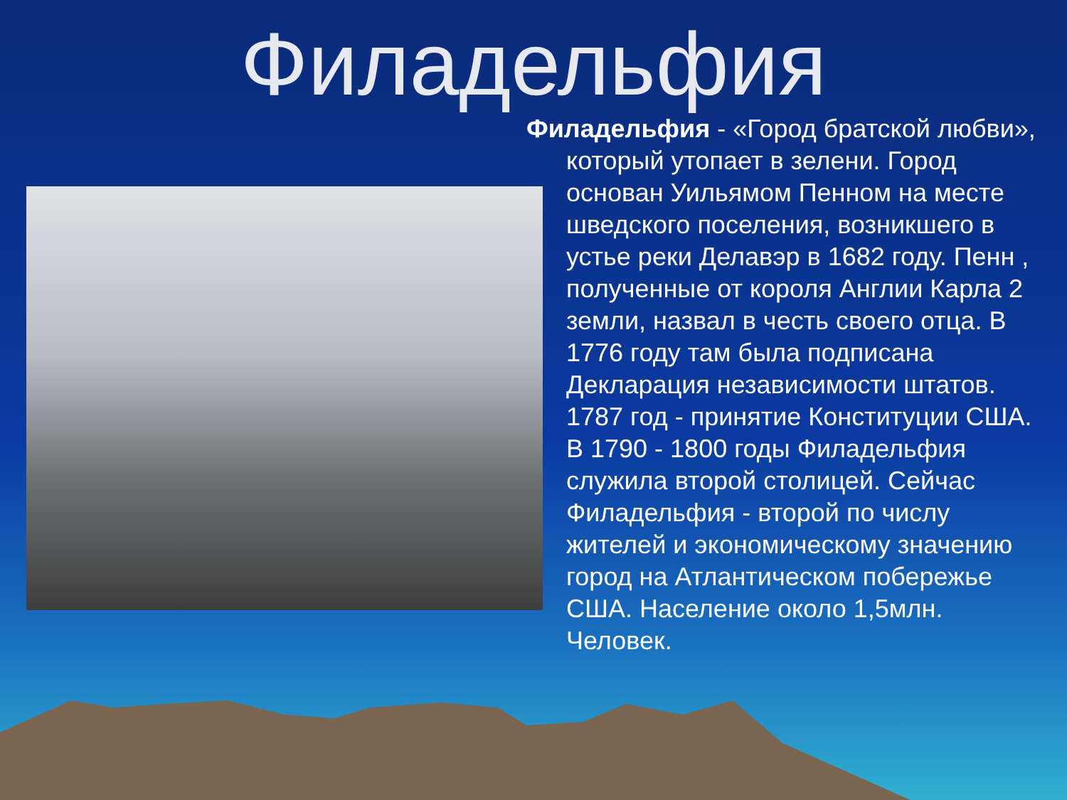Филадельфия
Филадельфия - «Город братской любви», который утопает в зелени. Город основан Уильямом Пенном на месте шведского поселения, возникшего в устье реки Делавэр в 1682 году. Пенн , полученные от короля Англии Карла 2 земли, назвал в честь своего отца. В 1776 году там была подписана Декларация независимости штатов. 1787 год - принятие Конституции США. В 1790 - 1800 годы Филадельфия служила второй столицей. Сейчас Филадельфия - второй по числу жителей и экономическому значению город на Атлантическом побережье США. Население около 1,5млн. Человек.